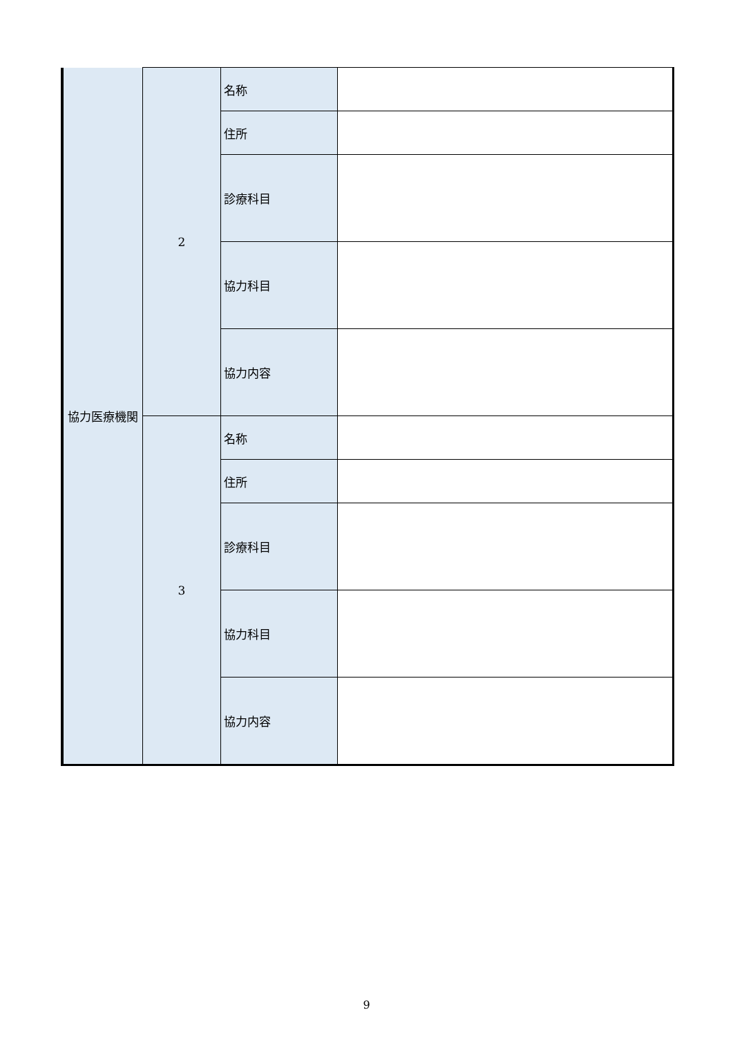| 協力医療機関 | 2 | 名称 | |
| | | 住所 | |
| | | 診療科目 | |
| | | 協力科目 | |
| | | 協力内容 | |
| | 3 | 名称 | |
| | | 住所 | |
| | | 診療科目 | |
| | | 協力科目 | |
| | | 協力内容 | |
9